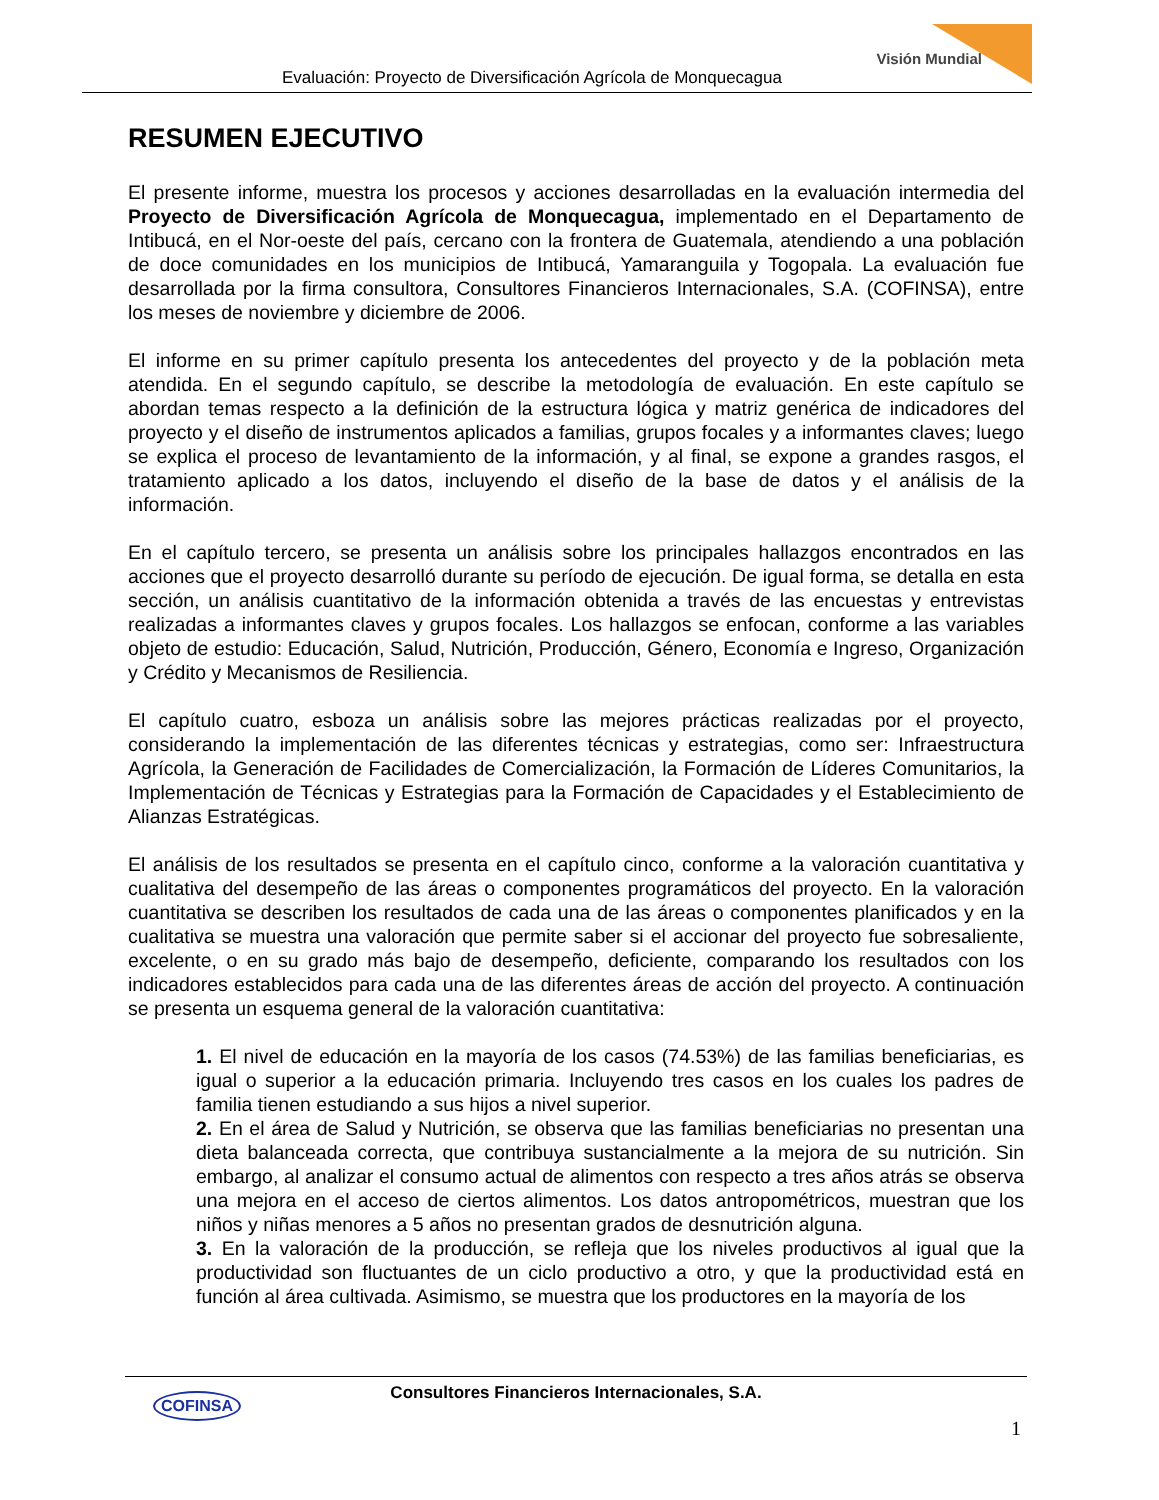Visión Mundial
Evaluación: Proyecto de Diversificación Agrícola de Monquecagua
RESUMEN EJECUTIVO
El presente informe, muestra los procesos y acciones desarrolladas en la evaluación intermedia del Proyecto de Diversificación Agrícola de Monquecagua, implementado en el Departamento de Intibucá, en el Nor-oeste del país, cercano con la frontera de Guatemala, atendiendo a una población de doce comunidades en los municipios de Intibucá, Yamaranguila y Togopala. La evaluación fue desarrollada por la firma consultora, Consultores Financieros Internacionales, S.A. (COFINSA), entre los meses de noviembre y diciembre de 2006.
El informe en su primer capítulo presenta los antecedentes del proyecto y de la población meta atendida. En el segundo capítulo, se describe la metodología de evaluación. En este capítulo se abordan temas respecto a la definición de la estructura lógica y matriz genérica de indicadores del proyecto y el diseño de instrumentos aplicados a familias, grupos focales y a informantes claves; luego se explica el proceso de levantamiento de la información, y al final, se expone a grandes rasgos, el tratamiento aplicado a los datos, incluyendo el diseño de la base de datos y el análisis de la información.
En el capítulo tercero, se presenta un análisis sobre los principales hallazgos encontrados en las acciones que el proyecto desarrolló durante su período de ejecución. De igual forma, se detalla en esta sección, un análisis cuantitativo de la información obtenida a través de las encuestas y entrevistas realizadas a informantes claves y grupos focales. Los hallazgos se enfocan, conforme a las variables objeto de estudio: Educación, Salud, Nutrición, Producción, Género, Economía e Ingreso, Organización y Crédito y Mecanismos de Resiliencia.
El capítulo cuatro, esboza un análisis sobre las mejores prácticas realizadas por el proyecto, considerando la implementación de las diferentes técnicas y estrategias, como ser: Infraestructura Agrícola, la Generación de Facilidades de Comercialización, la Formación de Líderes Comunitarios, la Implementación de Técnicas y Estrategias para la Formación de Capacidades y el Establecimiento de Alianzas Estratégicas.
El análisis de los resultados se presenta en el capítulo cinco, conforme a la valoración cuantitativa y cualitativa del desempeño de las áreas o componentes programáticos del proyecto. En la valoración cuantitativa se describen los resultados de cada una de las áreas o componentes planificados y en la cualitativa se muestra una valoración que permite saber si el accionar del proyecto fue sobresaliente, excelente, o en su grado más bajo de desempeño, deficiente, comparando los resultados con los indicadores establecidos para cada una de las diferentes áreas de acción del proyecto. A continuación se presenta un esquema general de la valoración cuantitativa:
1. El nivel de educación en la mayoría de los casos (74.53%) de las familias beneficiarias, es igual o superior a la educación primaria. Incluyendo tres casos en los cuales los padres de familia tienen estudiando a sus hijos a nivel superior.
2. En el área de Salud y Nutrición, se observa que las familias beneficiarias no presentan una dieta balanceada correcta, que contribuya sustancialmente a la mejora de su nutrición. Sin embargo, al analizar el consumo actual de alimentos con respecto a tres años atrás se observa una mejora en el acceso de ciertos alimentos. Los datos antropométricos, muestran que los niños y niñas menores a 5 años no presentan grados de desnutrición alguna.
3. En la valoración de la producción, se refleja que los niveles productivos al igual que la productividad son fluctuantes de un ciclo productivo a otro, y que la productividad está en función al área cultivada. Asimismo, se muestra que los productores en la mayoría de los
COFINSA
Consultores Financieros Internacionales, S.A.
1